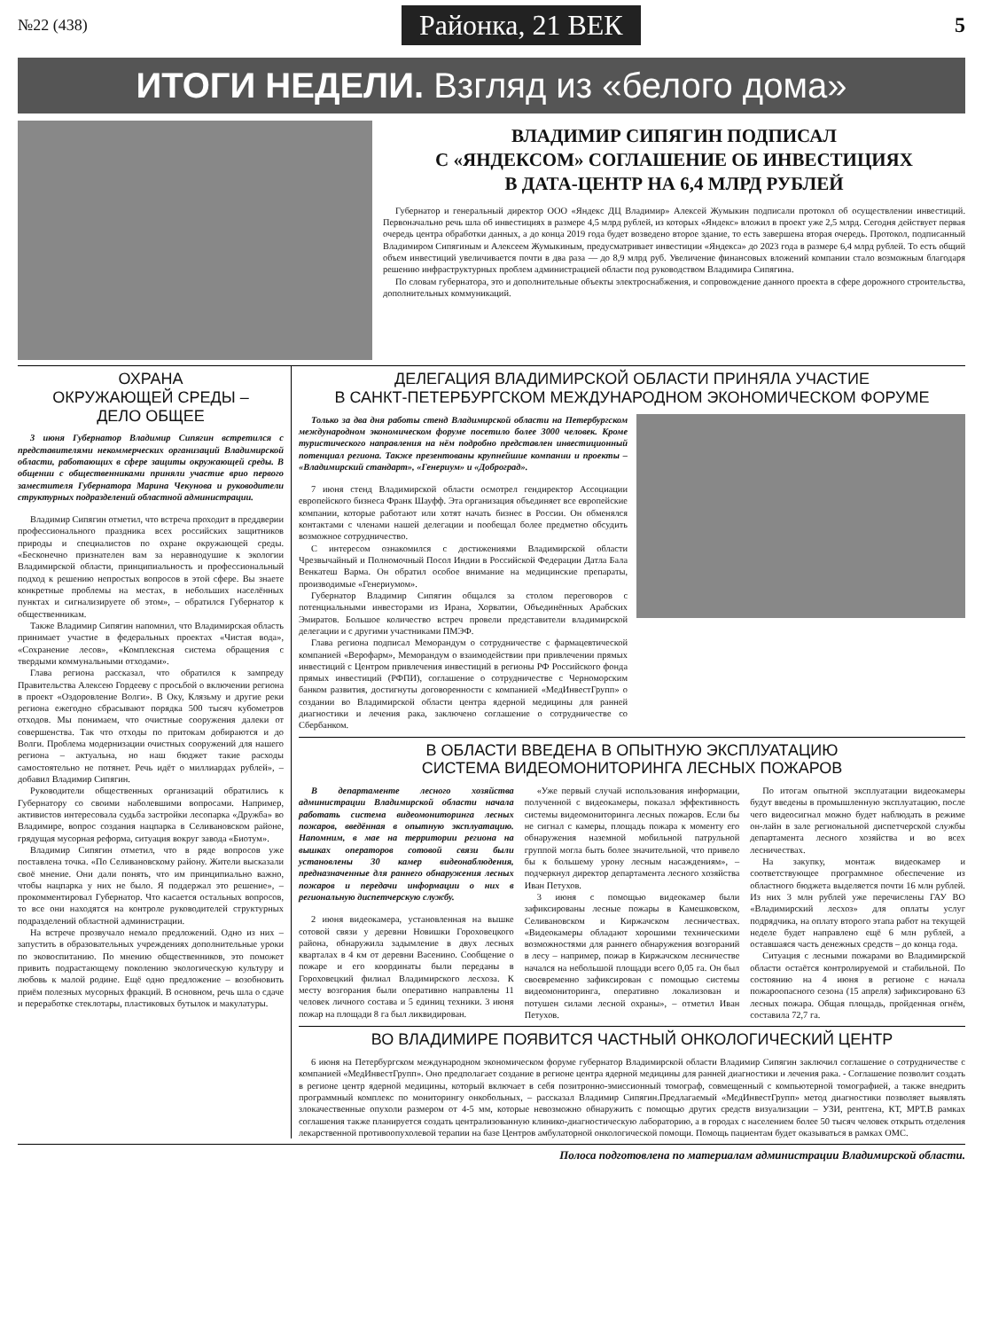№22 (438) Районка, 21 ВЕК 5
ИТОГИ НЕДЕЛИ. Взгляд из «белого дома»
ВЛАДИМИР СИПЯГИН ПОДПИСАЛ
С «ЯНДЕКСОМ» СОГЛАШЕНИЕ ОБ ИНВЕСТИЦИЯХ
В ДАТА-ЦЕНТР НА 6,4 МЛРД РУБЛЕЙ
Губернатор и генеральный директор ООО «Яндекс ДЦ Владимир» Алексей Жумыкин подписали протокол об осуществлении инвестиций. Первоначально речь шла об инвестициях в размере 4,5 млрд рублей, из которых «Яндекс» вложил в проект уже 2,5 млрд. Сегодня действует первая очередь центра обработки данных, а до конца 2019 года будет возведено второе здание, то есть завершена вторая очередь. Протокол, подписанный Владимиром Сипягиным и Алексеем Жумыкиным, предусматривает инвестиции «Яндекса» до 2023 года в размере 6,4 млрд рублей. То есть общий объем инвестиций увеличивается почти в два раза — до 8,9 млрд руб. Увеличение финансовых вложений компании стало возможным благодаря решению инфраструктурных проблем администрацией области под руководством Владимира Сипягина.
По словам губернатора, это и дополнительные объекты электроснабжения, и сопровождение данного проекта в сфере дорожного строительства, дополнительных коммуникаций.
ОХРАНА
ОКРУЖАЮЩЕЙ СРЕДЫ –
ДЕЛО ОБЩЕЕ
3 июня Губернатор Владимир Сипягин встретился с представителями некоммерческих организаций Владимирской области, работающих в сфере защиты окружающей среды. В общении с общественниками приняли участие врио первого заместителя Губернатора Марина Чекунова и руководители структурных подразделений областной администрации.
Владимир Сипягин отметил, что встреча проходит в преддверии профессионального праздника всех российских защитников природы и специалистов по охране окружающей среды. «Бесконечно признателен вам за неравнодушие к экологии Владимирской области, принципиальность и профессиональный подход к решению непростых вопросов в этой сфере. Вы знаете конкретные проблемы на местах, в небольших населённых пунктах и сигнализируете об этом», – обратился Губернатор к общественникам.
Также Владимир Сипягин напомнил, что Владимирская область принимает участие в федеральных проектах «Чистая вода», «Сохранение лесов», «Комплексная система обращения с твердыми коммунальными отходами».
Глава региона рассказал, что обратился к зампреду Правительства Алексею Гордееву с просьбой о включении региона в проект «Оздоровление Волги». В Оку, Клязьму и другие реки региона ежегодно сбрасывают порядка 500 тысяч кубометров отходов. Мы понимаем, что очистные сооружения далеки от совершенства. Так что отходы по притокам добираются и до Волги. Проблема модернизации очистных сооружений для нашего региона – актуальна, но наш бюджет такие расходы самостоятельно не потянет. Речь идёт о миллиардах рублей», – добавил Владимир Сипягин.
Руководители общественных организаций обратились к Губернатору со своими наболевшими вопросами. Например, активистов интересовала судьба застройки лесопарка «Дружба» во Владимире, вопрос создания нацпарка в Селивановском районе, грядущая мусорная реформа, ситуация вокруг завода «Биотум».
Владимир Сипягин отметил, что в ряде вопросов уже поставлена точка. «По Селивановскому району. Жители высказали своё мнение. Они дали понять, что им принципиально важно, чтобы нацпарка у них не было. Я поддержал это решение», – прокомментировал Губернатор. Что касается остальных вопросов, то все они находятся на контроле руководителей структурных подразделений областной администрации.
На встрече прозвучало немало предложений. Одно из них – запустить в образовательных учреждениях дополнительные уроки по эковоспитанию. По мнению общественников, это поможет привить подрастающему поколению экологическую культуру и любовь к малой родине. Ещё одно предложение – возобновить приём полезных мусорных фракций. В основном, речь шла о сдаче и переработке стеклотары, пластиковых бутылок и макулатуры.
ДЕЛЕГАЦИЯ ВЛАДИМИРСКОЙ ОБЛАСТИ ПРИНЯЛА УЧАСТИЕ
В САНКТ-ПЕТЕРБУРГСКОМ МЕЖДУНАРОДНОМ ЭКОНОМИЧЕСКОМ ФОРУМЕ
Только за два дня работы стенд Владимирской области на Петербургском международном экономическом форуме посетило более 3000 человек. Кроме туристического направления на нём подробно представлен инвестиционный потенциал региона. Также презентованы крупнейшие компании и проекты – «Владимирский стандарт», «Генериум» и «Доброград».
7 июня стенд Владимирской области осмотрел гендиректор Ассоциации европейского бизнеса Франк Шауфф. Эта организация объединяет все европейские компании, которые работают или хотят начать бизнес в России. Он обменялся контактами с членами нашей делегации и пообещал более предметно обсудить возможное сотрудничество.
С интересом ознакомился с достижениями Владимирской области Чрезвычайный и Полномочный Посол Индии в Российской Федерации Датла Бала Венкатеш Варма. Он обратил особое внимание на медицинские препараты, производимые «Генериумом».
Губернатор Владимир Сипягин общался за столом переговоров с потенциальными инвесторами из Ирана, Хорватии, Объединённых Арабских Эмиратов. Большое количество встреч провели представители владимирской делегации и с другими участниками ПМЭФ.
Глава региона подписал Меморандум о сотрудничестве с фармацевтической компанией «Верофарм», Меморандум о взаимодействии при привлечении прямых инвестиций с Центром привлечения инвестиций в регионы РФ Российского фонда прямых инвестиций (РФПИ), соглашение о сотрудничестве с Черноморским банком развития, достигнуты договоренности с компанией «МедИнвестГрупп» о создании во Владимирской области центра ядерной медицины для ранней диагностики и лечения рака, заключено соглашение о сотрудничестве со Сбербанком.
В ОБЛАСТИ ВВЕДЕНА В ОПЫТНУЮ ЭКСПЛУАТАЦИЮ
СИСТЕМА ВИДЕОМОНИТОРИНГА ЛЕСНЫХ ПОЖАРОВ
В департаменте лесного хозяйства администрации Владимирской области начала работать система видеомониторинга лесных пожаров, введённая в опытную эксплуатацию. Напомним, в мае на территории региона на вышках операторов сотовой связи были установлены 30 камер видеонаблюдения, предназначенные для раннего обнаружения лесных пожаров и передачи информации о них в региональную диспетчерскую службу.
2 июня видеокамера, установленная на вышке сотовой связи у деревни Новишки Гороховецкого района, обнаружила задымление в двух лесных кварталах в 4 км от деревни Васенино. Сообщение о пожаре и его координаты были переданы в Гороховецкий филиал Владимирского лесхоза. К месту возгорания были оперативно направлены 11 человек личного состава и 5 единиц техники. 3 июня пожар на площади 8 га был ликвидирован.
«Уже первый случай использования информации, полученной с видеокамеры, показал эффективность системы видеомониторинга лесных пожаров. Если бы не сигнал с камеры, площадь пожара к моменту его обнаружения наземной мобильной патрульной группой могла быть более значительной, что привело бы к большему урону лесным насаждениям», – подчеркнул директор департамента лесного хозяйства Иван Петухов.
3 июня с помощью видеокамер были зафиксированы лесные пожары в Камешковском, Селивановском и Киржачском лесничествах. «Видеокамеры обладают хорошими техническими возможностями для раннего обнаружения возгораний в лесу – например, пожар в Киржачском лесничестве начался на небольшой площади всего 0,05 га. Он был своевременно зафиксирован с помощью системы видеомониторинга, оперативно локализован и потушен силами лесной охраны», – отметил Иван Петухов.
По итогам опытной эксплуатации видеокамеры будут введены в промышленную эксплуатацию, после чего видеосигнал можно будет наблюдать в режиме он-лайн в зале региональной диспетчерской службы департамента лесного хозяйства и во всех лесничествах.
На закупку, монтаж видеокамер и соответствующее программное обеспечение из областного бюджета выделяется почти 16 млн рублей. Из них 3 млн рублей уже перечислены ГАУ ВО «Владимирский лесхоз» для оплаты услуг подрядчика, на оплату второго этапа работ на текущей неделе будет направлено ещё 6 млн рублей, а оставшаяся часть денежных средств – до конца года.
Ситуация с лесными пожарами во Владимирской области остаётся контролируемой и стабильной. По состоянию на 4 июня в регионе с начала пожароопасного сезона (15 апреля) зафиксировано 63 лесных пожара. Общая площадь, пройденная огнём, составила 72,7 га.
ВО ВЛАДИМИРЕ ПОЯВИТСЯ ЧАСТНЫЙ ОНКОЛОГИЧЕСКИЙ ЦЕНТР
6 июня на Петербургском международном экономическом форуме губернатор Владимирской области Владимир Сипягин заключил соглашение о сотрудничестве с компанией «МедИнвестГрупп». Оно предполагает создание в регионе центра ядерной медицины для ранней диагностики и лечения рака. - Соглашение позволит создать в регионе центр ядерной медицины, который включает в себя позитронно-эмиссионный томограф, совмещенный с компьютерной томографией, а также внедрить программный комплекс по мониторингу онкобольных, – рассказал Владимир Сипягин.Предлагаемый «МедИнвестГрупп» метод диагностики позволяет выявлять злокачественные опухоли размером от 4-5 мм, которые невозможно обнаружить с помощью других средств визуализации – УЗИ, рентгена, КТ, МРТ.В рамках соглашения также планируется создать централизованную клинико-диагностическую лабораторию, а в городах с населением более 50 тысяч человек открыть отделения лекарственной противоопухолевой терапии на базе Центров амбулаторной онкологической помощи. Помощь пациентам будет оказываться в рамках ОМС.
Полоса подготовлена по материалам администрации Владимирской области.